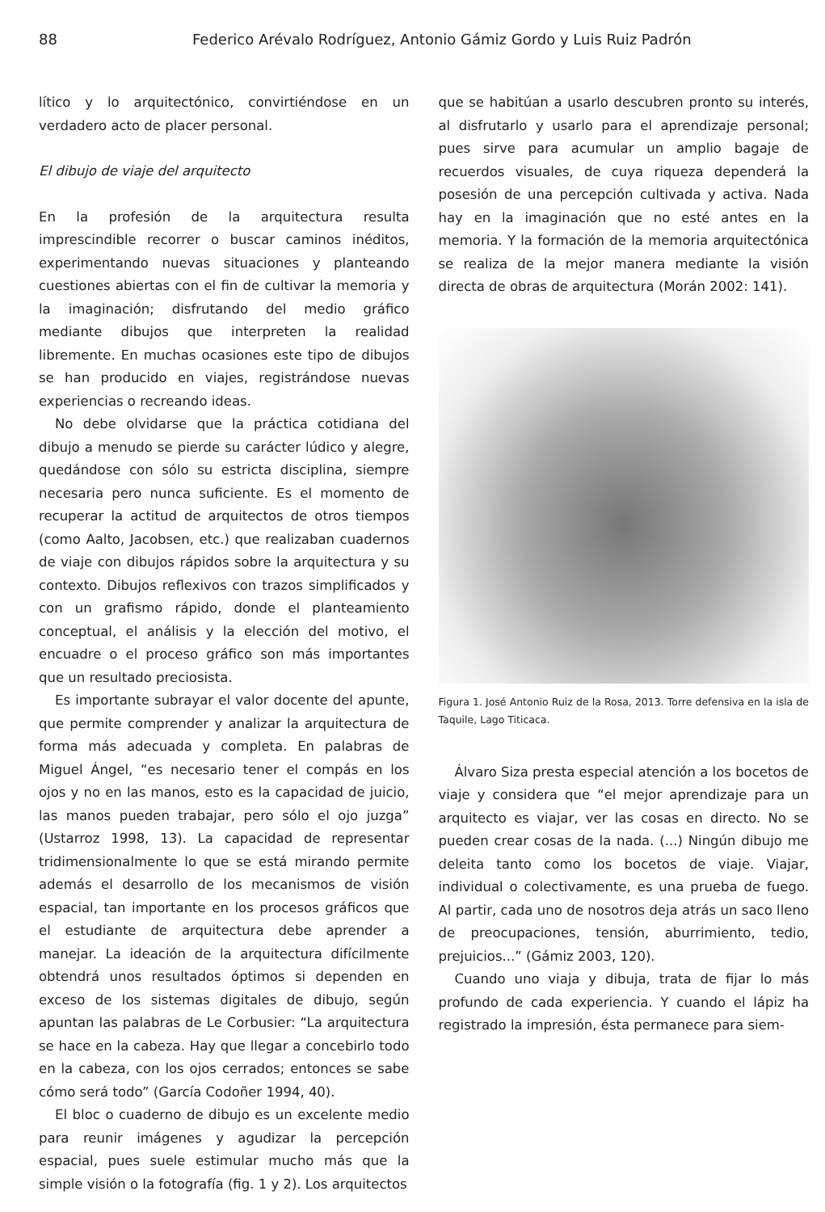88 Federico Arévalo Rodríguez, Antonio Gámiz Gordo y Luis Ruiz Padrón
lítico y lo arquitectónico, convirtiéndose en un verdadero acto de placer personal.
El dibujo de viaje del arquitecto
En la profesión de la arquitectura resulta imprescindible recorrer o buscar caminos inéditos, experimentando nuevas situaciones y planteando cuestiones abiertas con el fin de cultivar la memoria y la imaginación; disfrutando del medio gráfico mediante dibujos que interpreten la realidad libremente. En muchas ocasiones este tipo de dibujos se han producido en viajes, registrándose nuevas experiencias o recreando ideas.
No debe olvidarse que la práctica cotidiana del dibujo a menudo se pierde su carácter lúdico y alegre, quedándose con sólo su estricta disciplina, siempre necesaria pero nunca suficiente. Es el momento de recuperar la actitud de arquitectos de otros tiempos (como Aalto, Jacobsen, etc.) que realizaban cuadernos de viaje con dibujos rápidos sobre la arquitectura y su contexto. Dibujos reflexivos con trazos simplificados y con un grafismo rápido, donde el planteamiento conceptual, el análisis y la elección del motivo, el encuadre o el proceso gráfico son más importantes que un resultado preciosista.
Es importante subrayar el valor docente del apunte, que permite comprender y analizar la arquitectura de forma más adecuada y completa. En palabras de Miguel Ángel, “es necesario tener el compás en los ojos y no en las manos, esto es la capacidad de juicio, las manos pueden trabajar, pero sólo el ojo juzga” (Ustarroz 1998, 13). La capacidad de representar tridimensionalmente lo que se está mirando permite además el desarrollo de los mecanismos de visión espacial, tan importante en los procesos gráficos que el estudiante de arquitectura debe aprender a manejar. La ideación de la arquitectura difícilmente obtendrá unos resultados óptimos si dependen en exceso de los sistemas digitales de dibujo, según apuntan las palabras de Le Corbusier: “La arquitectura se hace en la cabeza. Hay que llegar a concebirlo todo en la cabeza, con los ojos cerrados; entonces se sabe cómo será todo” (García Codoñer 1994, 40).
El bloc o cuaderno de dibujo es un excelente medio para reunir imágenes y agudizar la percepción espacial, pues suele estimular mucho más que la simple visión o la fotografía (fig. 1 y 2). Los arquitectos
que se habitúan a usarlo descubren pronto su interés, al disfrutarlo y usarlo para el aprendizaje personal; pues sirve para acumular un amplio bagaje de recuerdos visuales, de cuya riqueza dependerá la posesión de una percepción cultivada y activa. Nada hay en la imaginación que no esté antes en la memoria. Y la formación de la memoria arquitectónica se realiza de la mejor manera mediante la visión directa de obras de arquitectura (Morán 2002: 141).
Figura 1. José Antonio Ruiz de la Rosa, 2013. Torre defensiva en la isla de Taquile, Lago Titicaca.
Álvaro Siza presta especial atención a los bocetos de viaje y considera que “el mejor aprendizaje para un arquitecto es viajar, ver las cosas en directo. No se pueden crear cosas de la nada. (...) Ningún dibujo me deleita tanto como los bocetos de viaje. Viajar, individual o colectivamente, es una prueba de fuego. Al partir, cada uno de nosotros deja atrás un saco lleno de preocupaciones, tensión, aburrimiento, tedio, prejuicios...” (Gámiz 2003, 120).
Cuando uno viaja y dibuja, trata de fijar lo más profundo de cada experiencia. Y cuando el lápiz ha registrado la impresión, ésta permanece para siem-